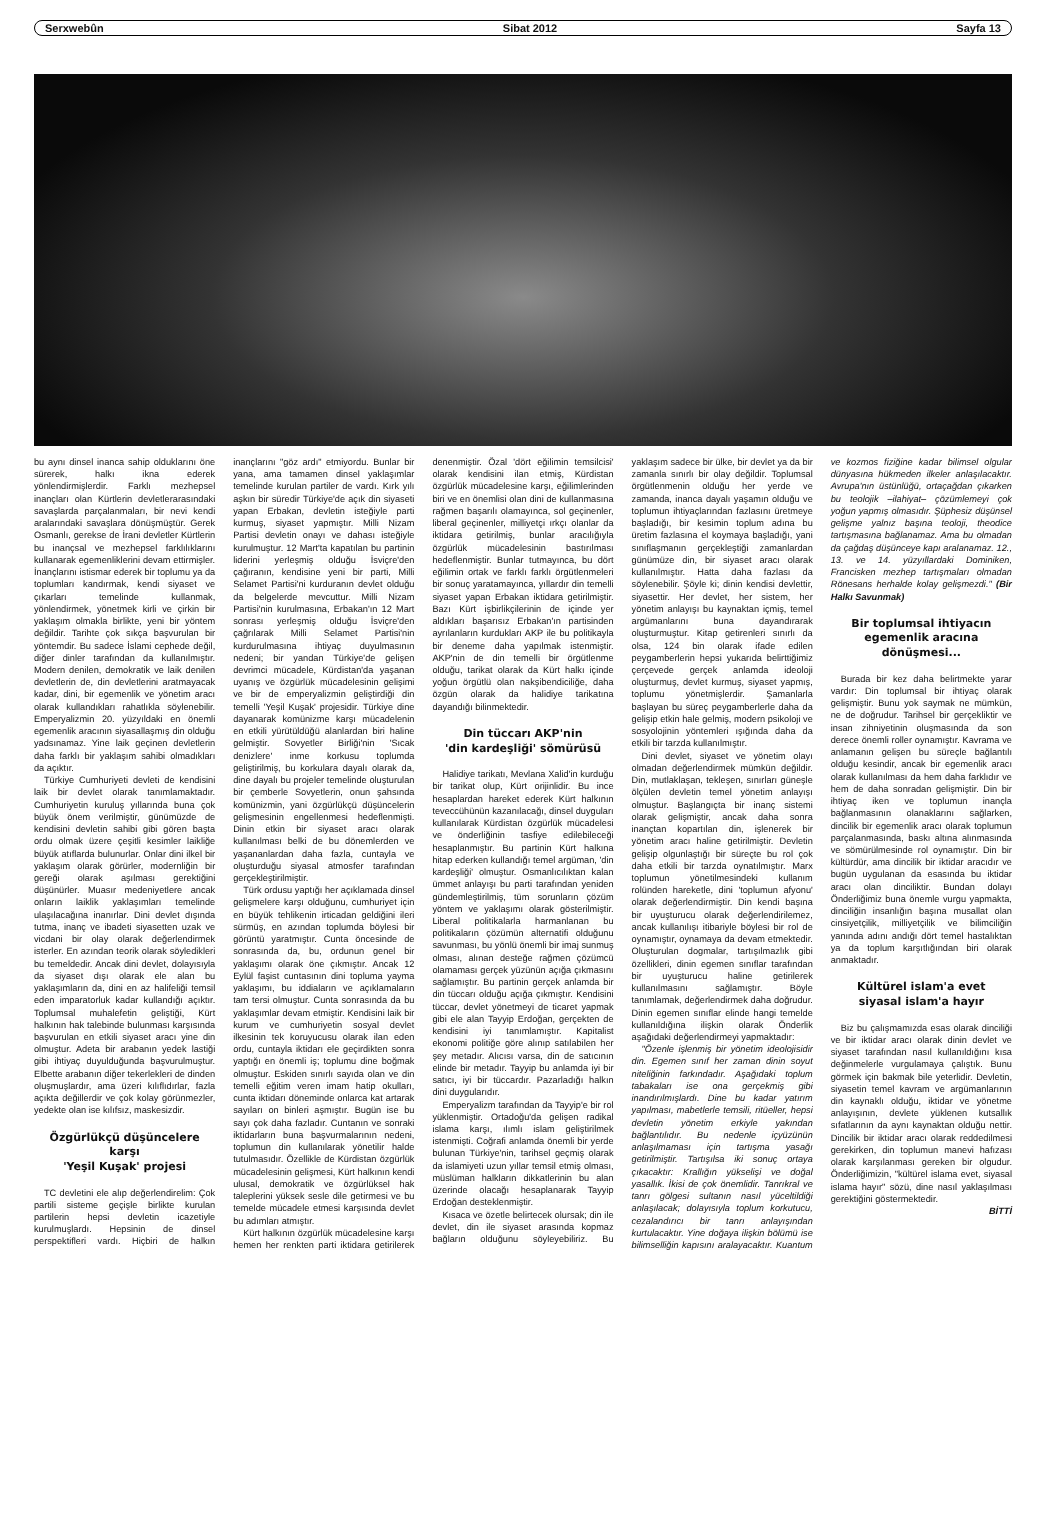Serxwebûn Sibat 2012 Sayfa 13
bu aynı dinsel inanca sahip olduklarını öne sürerek, halkı ikna ederek yönlendirmişlerdir. Farklı mezhepsel inançları olan Kürtlerin devletlerarasındaki savaşlarda parçalanmaları, bir nevi kendi aralarındaki savaşlara dönüşmüştür. Gerek Osmanlı, gerekse de İrani devletler Kürtlerin bu inançsal ve mezhepsel farklılıklarını kullanarak egemenliklerini devam ettirmişler. İnançlarını istismar ederek bir toplumu ya da toplumları kandırmak, kendi siyaset ve çıkarları temelinde kullanmak, yönlendirmek, yönetmek kirli ve çirkin bir yaklaşım olmakla birlikte, yeni bir yöntem değildir. Tarihte çok sıkça başvurulan bir yöntemdir. Bu sadece İslami cephede değil, diğer dinler tarafından da kullanılmıştır. Modern denilen, demokratik ve laik denilen devletlerin de, din devletlerini aratmayacak kadar, dini, bir egemenlik ve yönetim aracı olarak kullandıkları rahatlıkla söylenebilir. Emperyalizmin 20. yüzyıldaki en önemli egemenlik aracının siyasallaşmış din olduğu yadsınamaz. Yine laik geçinen devletlerin daha farklı bir yaklaşım sahibi olmadıkları da açıktır.
Türkiye Cumhuriyeti devleti de kendisini laik bir devlet olarak tanımlamaktadır. Cumhuriyetin kuruluş yıllarında buna çok büyük önem verilmiştir, günümüzde de kendisini devletin sahibi gibi gören başta ordu olmak üzere çeşitli kesimler laikliğe büyük atıflarda bulunurlar. Onlar dini ilkel bir yaklaşım olarak görürler, modernliğin bir gereği olarak aşılması gerektiğini düşünürler. Muasır medeniyetlere ancak onların laiklik yaklaşımları temelinde ulaşılacağına inanırlar. Dini devlet dışında tutma, inanç ve ibadeti siyasetten uzak ve vicdani bir olay olarak değerlendirmek isterler. En azından teorik olarak söyledikleri bu temeldedir. Ancak dini devlet, dolayısıyla da siyaset dışı olarak ele alan bu yaklaşımların da, dini en az halifeliği temsil eden imparatorluk kadar kullandığı açıktır. Toplumsal muhalefetin geliştiği, Kürt halkının hak talebinde bulunması karşısında başvurulan en etkili siyaset aracı yine din olmuştur. Adeta bir arabanın yedek lastiği gibi ihtiyaç duyulduğunda başvurulmuştur. Elbette arabanın diğer tekerlekleri de dinden oluşmuşlardır, ama üzeri kılıflıdırlar, fazla açıkta değillerdir ve çok kolay görünmezler, yedekte olan ise kılıfsız, maskesizdir.
Özgürlükçü düşüncelere karşı
'Yeşil Kuşak' projesi
TC devletini ele alıp değerlendirelim: Çok partili sisteme geçişle birlikte kurulan partilerin hepsi devletin icazetiyle kurulmuşlardı. Hepsinin de dinsel perspektifleri vardı. Hiçbiri de halkın inançlarını "göz ardı" etmiyordu. Bunlar bir yana, ama tamamen dinsel yaklaşımlar temelinde kurulan partiler de vardı. Kırk yılı aşkın bir süredir Türkiye'de açık din siyaseti yapan Erbakan, devletin isteğiyle parti kurmuş, siyaset yapmıştır. Milli Nizam Partisi devletin onayı ve dahası isteğiyle kurulmuştur. 12 Mart'ta kapatılan bu partinin liderini yerleşmiş olduğu İsviçre'den çağıranın, kendisine yeni bir parti, Milli Selamet Partisi'ni kurduranın devlet olduğu da belgelerde mevcuttur. Milli Nizam Partisi'nin kurulmasına, Erbakan'ın 12 Mart sonrası yerleşmiş olduğu İsviçre'den çağrılarak Milli Selamet Partisi'nin kurdurulmasına ihtiyaç duyulmasının nedeni; bir yandan Türkiye'de gelişen devrimci mücadele, Kürdistan'da yaşanan uyanış ve özgürlük mücadelesinin gelişimi ve bir de emperyalizmin geliştirdiği din temelli 'Yeşil Kuşak' projesidir. Türkiye dine dayanarak komünizme karşı mücadelenin en etkili yürütüldüğü alanlardan biri haline gelmiştir. Sovyetler Birliği'nin 'Sıcak denizlere' inme korkusu toplumda geliştirilmiş, bu korkulara dayalı olarak da, dine dayalı bu projeler temelinde oluşturulan bir çemberle Sovyetlerin, onun şahsında komünizmin, yani özgürlükçü düşüncelerin gelişmesinin engellenmesi hedeflenmişti. Dinin etkin bir siyaset aracı olarak kullanılması belki de bu dönemlerden ve yaşananlardan daha fazla, cuntayla ve oluşturduğu siyasal atmosfer tarafından gerçekleştirilmiştir.
Türk ordusu yaptığı her açıklamada dinsel gelişmelere karşı olduğunu, cumhuriyet için en büyük tehlikenin irticadan geldiğini ileri sürmüş, en azından toplumda böylesi bir görüntü yaratmıştır. Cunta öncesinde de sonrasında da, bu, ordunun genel bir yaklaşımı olarak öne çıkmıştır. Ancak 12 Eylül faşist cuntasının dini topluma yayma yaklaşımı, bu iddiaların ve açıklamaların tam tersi olmuştur. Cunta sonrasında da bu yaklaşımlar devam etmiştir. Kendisini laik bir kurum ve cumhuriyetin sosyal devlet ilkesinin tek koruyucusu olarak ilan eden ordu, cuntayla iktidarı ele geçirdikten sonra yaptığı en önemli iş; toplumu dine boğmak olmuştur. Eskiden sınırlı sayıda olan ve din temelli eğitim veren imam hatip okulları, cunta iktidarı döneminde onlarca kat artarak sayıları on binleri aşmıştır. Bugün ise bu sayı çok daha fazladır. Cuntanın ve sonraki iktidarların buna başvurmalarının nedeni, toplumun din kullanılarak yönetilir halde tutulmasıdır. Özellikle de Kürdistan özgürlük mücadelesinin gelişmesi, Kürt halkının kendi ulusal, demokratik ve özgürlüksel hak taleplerini yüksek sesle dile getirmesi ve bu temelde mücadele etmesi karşısında devlet bu adımları atmıştır.
Kürt halkının özgürlük mücadelesine karşı hemen her renkten parti iktidara getirilerek denenmiştir. Özal 'dört eğilimin temsilcisi' olarak kendisini ilan etmiş, Kürdistan özgürlük mücadelesine karşı, eğilimlerinden biri ve en önemlisi olan dini de kullanmasına rağmen başarılı olamayınca, sol geçinenler, liberal geçinenler, milliyetçi ırkçı olanlar da iktidara getirilmiş, bunlar aracılığıyla özgürlük mücadelesinin bastırılması hedeflenmiştir. Bunlar tutmayınca, bu dört eğilimin ortak ve farklı farklı örgütlenmeleri bir sonuç yaratamayınca, yıllardır din temelli siyaset yapan Erbakan iktidara getirilmiştir. Bazı Kürt işbirlikçilerinin de içinde yer aldıkları başarısız Erbakan'ın partisinden ayrılanların kurdukları AKP ile bu politikayla bir deneme daha yapılmak istenmiştir. AKP'nin de din temelli bir örgütlenme olduğu, tarikat olarak da Kürt halkı içinde yoğun örgütlü olan nakşibendiciliğe, daha özgün olarak da halidiye tarikatına dayandığı bilinmektedir.
Din tüccarı AKP'nin
'din kardeşliği' sömürüsü
Halidiye tarikatı, Mevlana Xalid'in kurduğu bir tarikat olup, Kürt orijinlidir. Bu ince hesaplardan hareket ederek Kürt halkının teveccühünün kazanılacağı, dinsel duyguları kullanılarak Kürdistan özgürlük mücadelesi ve önderliğinin tasfiye edilebileceği hesaplanmıştır. Bu partinin Kürt halkına hitap ederken kullandığı temel argüman, 'din kardeşliği' olmuştur. Osmanlıcılıktan kalan ümmet anlayışı bu parti tarafından yeniden gündemleştirilmiş, tüm sorunların çözüm yöntem ve yaklaşımı olarak gösterilmiştir. Liberal politikalarla harmanlanan bu politikaların çözümün alternatifi olduğunu savunması, bu yönlü önemli bir imaj sunmuş olması, alınan desteğe rağmen çözümcü olamaması gerçek yüzünün açığa çıkmasını sağlamıştır. Bu partinin gerçek anlamda bir din tüccarı olduğu açığa çıkmıştır. Kendisini tüccar, devlet yönetmeyi de ticaret yapmak gibi ele alan Tayyip Erdoğan, gerçekten de kendisini iyi tanımlamıştır. Kapitalist ekonomi politiğe göre alınıp satılabilen her şey metadır. Alıcısı varsa, din de satıcının elinde bir metadır. Tayyip bu anlamda iyi bir satıcı, iyi bir tüccardır. Pazarladığı halkın dini duygularıdır.
Emperyalizm tarafından da Tayyip'e bir rol yüklenmiştir. Ortadoğu'da gelişen radikal islama karşı, ılımlı islam geliştirilmek istenmişti. Coğrafi anlamda önemli bir yerde bulunan Türkiye'nin, tarihsel geçmiş olarak da islamiyeti uzun yıllar temsil etmiş olması, müslüman halkların dikkatlerinin bu alan üzerinde olacağı hesaplanarak Tayyip Erdoğan desteklenmiştir.
Kısaca ve özetle belirtecek olursak; din ile devlet, din ile siyaset arasında kopmaz bağların olduğunu söyleyebiliriz. Bu yaklaşım sadece bir ülke, bir devlet ya da bir zamanla sınırlı bir olay değildir. Toplumsal örgütlenmenin olduğu her yerde ve zamanda, inanca dayalı yaşamın olduğu ve toplumun ihtiyaçlarından fazlasını üretmeye başladığı, bir kesimin toplum adına bu üretim fazlasına el koymaya başladığı, yani sınıflaşmanın gerçekleştiği zamanlardan günümüze din, bir siyaset aracı olarak kullanılmıştır. Hatta daha fazlası da söylenebilir. Şöyle ki; dinin kendisi devlettir, siyasettir. Her devlet, her sistem, her yönetim anlayışı bu kaynaktan içmiş, temel argümanlarını buna dayandırarak oluşturmuştur. Kitap getirenleri sınırlı da olsa, 124 bin olarak ifade edilen peygamberlerin hepsi yukarıda belirttiğimiz çerçevede gerçek anlamda ideoloji oluşturmuş, devlet kurmuş, siyaset yapmış, toplumu yönetmişlerdir. Şamanlarla başlayan bu süreç peygamberlerle daha da gelişip etkin hale gelmiş, modern psikoloji ve sosyolojinin yöntemleri ışığında daha da etkili bir tarzda kullanılmıştır.
Dini devlet, siyaset ve yönetim olayı olmadan değerlendirmek mümkün değildir. Din, mutlaklaşan, tekleşen, sınırları güneşle ölçülen devletin temel yönetim anlayışı olmuştur. Başlangıçta bir inanç sistemi olarak gelişmiştir, ancak daha sonra inançtan kopartılan din, işlenerek bir yönetim aracı haline getirilmiştir. Devletin gelişip olgunlaştığı bir süreçte bu rol çok daha etkili bir tarzda oynatılmıştır. Marx toplumun yönetilmesindeki kullanım rolünden hareketle, dini 'toplumun afyonu' olarak değerlendirmiştir. Din kendi başına bir uyuşturucu olarak değerlendirilemez, ancak kullanılışı itibariyle böylesi bir rol de oynamıştır, oynamaya da devam etmektedir. Oluşturulan dogmalar, tartışılmazlık gibi özellikleri, dinin egemen sınıflar tarafından bir uyuşturucu haline getirilerek kullanılmasını sağlamıştır. Böyle tanımlamak, değerlendirmek daha doğrudur. Dinin egemen sınıflar elinde hangi temelde kullanıldığına ilişkin olarak Önderlik aşağıdaki değerlendirmeyi yapmaktadır:
"Özenle işlenmiş bir yönetim ideolojisidir din. Egemen sınıf her zaman dinin soyut niteliğinin farkındadır. Aşağıdaki toplum tabakaları ise ona gerçekmiş gibi inandırılmışlardı. Dine bu kadar yatırım yapılması, mabetlerle temsili, ritüeller, hepsi devletin yönetim erkiyle yakından bağlantılıdır. Bu nedenle içyüzünün anlaşılmaması için tartışma yasağı getirilmiştir. Tartışılsa iki sonuç ortaya çıkacaktır: Krallığın yükselişi ve doğal yasallık. İkisi de çok önemlidir. Tanrıkral ve tanrı gölgesi sultanın nasıl yüceltildiği anlaşılacak; dolayısıyla toplum korkutucu, cezalandırıcı bir tanrı anlayışından kurtulacaktır. Yine doğaya ilişkin bölümü ise bilimselliğin kapısını aralayacaktır. Kuantum ve kozmos fiziğine kadar bilimsel olgular dünyasına hükmeden ilkeler anlaşılacaktır. Avrupa'nın üstünlüğü, ortaçağdan çıkarken bu teolojik –ilahiyat– çözümlemeyi çok yoğun yapmış olmasıdır. Şüphesiz düşünsel gelişme yalnız başına teoloji, theodice tartışmasına bağlanamaz. Ama bu olmadan da çağdaş düşünceye kapı aralanamaz. 12., 13. ve 14. yüzyıllardaki Dominiken, Francisken mezhep tartışmaları olmadan Rönesans herhalde kolay gelişmezdi." (Bir Halkı Savunmak)
Bir toplumsal ihtiyacın
egemenlik aracına dönüşmesi...
Burada bir kez daha belirtmekte yarar vardır: Din toplumsal bir ihtiyaç olarak gelişmiştir. Bunu yok saymak ne mümkün, ne de doğrudur. Tarihsel bir gerçekliktir ve insan zihniyetinin oluşmasında da son derece önemli roller oynamıştır. Kavrama ve anlamanın gelişen bu süreçle bağlantılı olduğu kesindir, ancak bir egemenlik aracı olarak kullanılması da hem daha farklıdır ve hem de daha sonradan gelişmiştir. Din bir ihtiyaç iken ve toplumun inançla bağlanmasının olanaklarını sağlarken, dincilik bir egemenlik aracı olarak toplumun parçalanmasında, baskı altına alınmasında ve sömürülmesinde rol oynamıştır. Din bir kültürdür, ama dincilik bir iktidar aracıdır ve bugün uygulanan da esasında bu iktidar aracı olan dinciliktir. Bundan dolayı Önderliğimiz buna önemle vurgu yapmakta, dinciliğin insanlığın başına musallat olan cinsiyetçilik, milliyetçilik ve bilimciliğin yanında adını andığı dört temel hastalıktan ya da toplum karşıtlığından biri olarak anmaktadır.
Kültürel islam'a evet
siyasal islam'a hayır
Biz bu çalışmamızda esas olarak dinciliği ve bir iktidar aracı olarak dinin devlet ve siyaset tarafından nasıl kullanıldığını kısa değinmelerle vurgulamaya çalıştık. Bunu görmek için bakmak bile yeterlidir. Devletin, siyasetin temel kavram ve argümanlarının din kaynaklı olduğu, iktidar ve yönetme anlayışının, devlete yüklenen kutsallık sıfatlarının da aynı kaynaktan olduğu nettir. Dincilik bir iktidar aracı olarak reddedilmesi gerekirken, din toplumun manevi hafızası olarak karşılanması gereken bir olgudur. Önderliğimizin, "kültürel islama evet, siyasal islama hayır" sözü, dine nasıl yaklaşılması gerektiğini göstermektedir.
BİTTİ